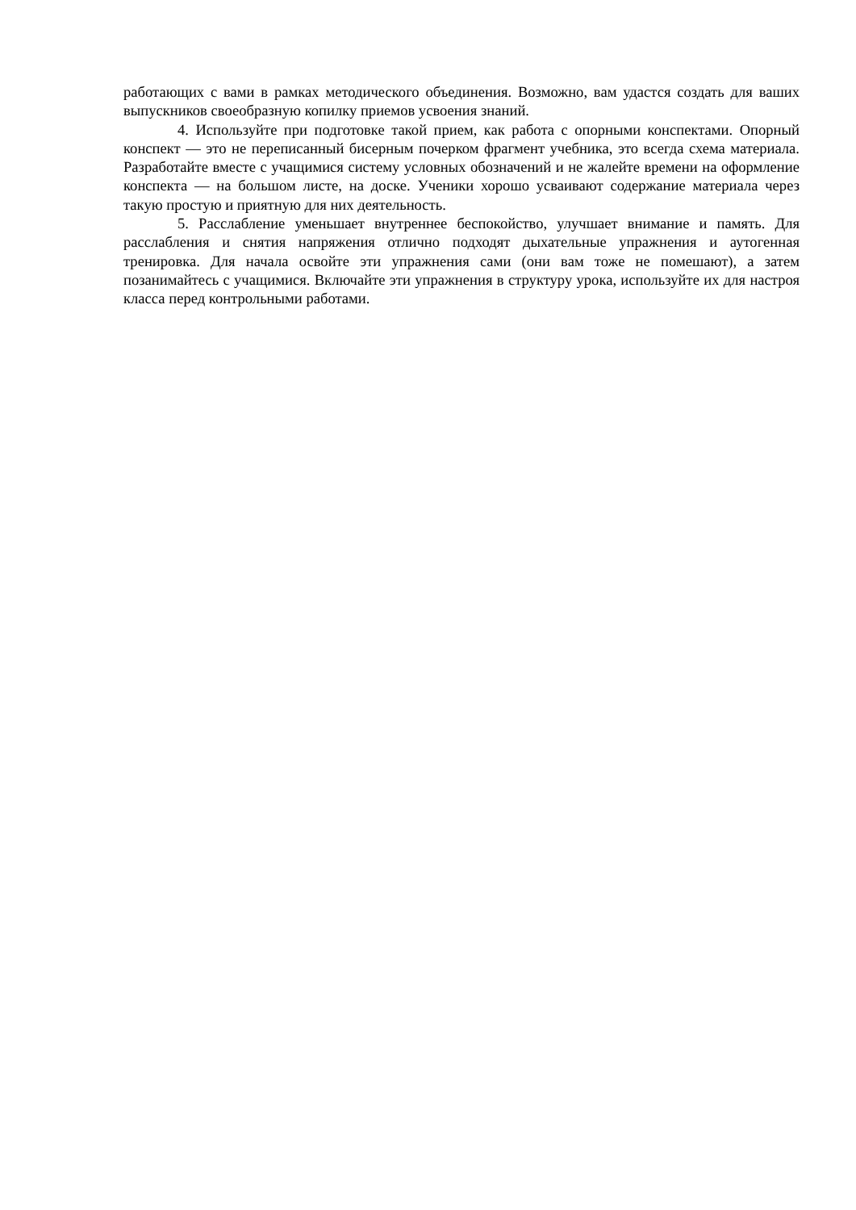работающих с вами в рамках методического объединения. Возможно, вам удастся создать для ваших выпускников своеобразную копилку приемов усвоения знаний.
4. Используйте при подготовке такой прием, как работа с опорными конспектами. Опорный конспект — это не переписанный бисерным почерком фрагмент учебника, это всегда схема материала. Разработайте вместе с учащимися систему условных обозначений и не жалейте времени на оформление конспекта — на большом листе, на доске. Ученики хорошо усваивают содержание материала через такую простую и приятную для них деятельность.
5. Расслабление уменьшает внутреннее беспокойство, улучшает внимание и память. Для расслабления и снятия напряжения отлично подходят дыхательные упражнения и аутогенная тренировка. Для начала освойте эти упражнения сами (они вам тоже не помешают), а затем позанимайтесь с учащимися. Включайте эти упражнения в структуру урока, используйте их для настроя класса перед контрольными работами.